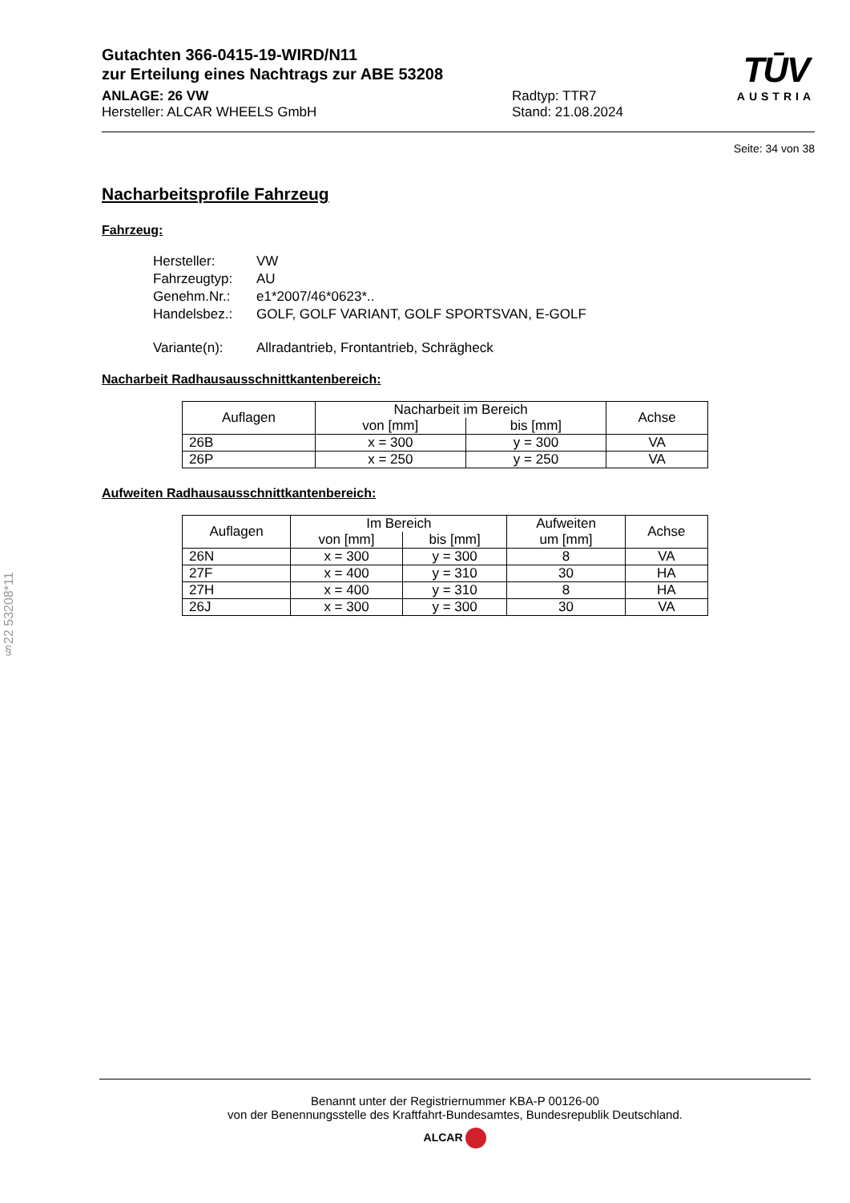§22 53208*11
TŪV
AUSTRIA
Gutachten 366-0415-19-WIRD/N11
zur Erteilung eines Nachtrags zur ABE 53208
ANLAGE: 26 VW Radtyp: TTR7
Hersteller: ALCAR WHEELS GmbH Stand: 21.08.2024
Seite: 34 von 38
Nacharbeitsprofile Fahrzeug
Fahrzeug:
| Hersteller: | VW |
| Fahrzeugtyp: | AU |
| Genehm.Nr.: | e1*2007/46*0623*.. |
| Handelsbez.: | GOLF, GOLF VARIANT, GOLF SPORTSVAN, E-GOLF |
| Variante(n): | Allradantrieb, Frontantrieb, Schrägheck |
Nacharbeit Radhausausschnittkantenbereich:
| Auflagen | Nacharbeit im Bereich | | Achse |
| --- | --- | --- | --- |
| | von [mm] | bis [mm] | |
| 26B | x = 300 | y = 300 | VA |
| 26P | x = 250 | y = 250 | VA |
Aufweiten Radhausausschnittkantenbereich:
| Auflagen | Im Bereich | | Aufweiten | Achse |
| --- | --- | --- | --- | --- |
| | von [mm] | bis [mm] | um [mm] | |
| 26N | x = 300 | y = 300 | 8 | VA |
| 27F | x = 400 | y = 310 | 30 | HA |
| 27H | x = 400 | y = 310 | 8 | HA |
| 26J | x = 300 | y = 300 | 30 | VA |
Benannt unter der Registriernummer KBA-P 00126-00
von der Benennungsstelle des Kraftfahrt-Bundesamtes, Bundesrepublik Deutschland.
ALCAR